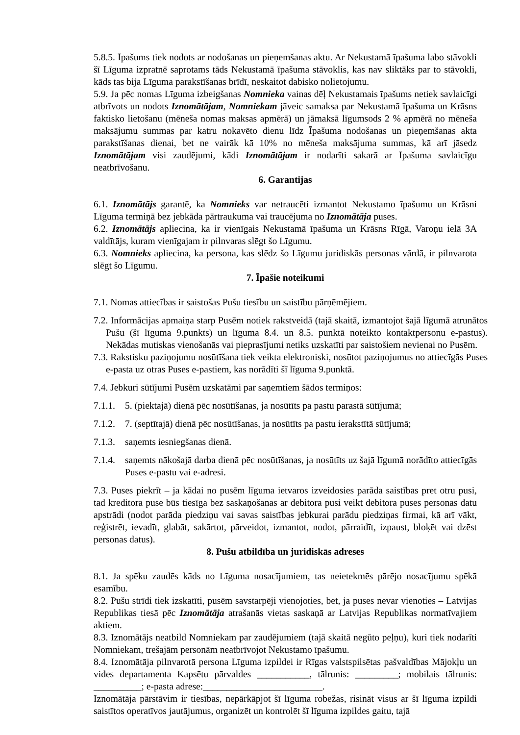5.8.5. Īpašums tiek nodots ar nodošanas un pieņemšanas aktu. Ar Nekustamā īpašuma labo stāvokli šī Līguma izpratnē saprotams tāds Nekustamā īpašuma stāvoklis, kas nav sliktāks par to stāvokli, kāds tas bija Līguma parakstīšanas brīdī, neskaitot dabisko nolietojumu.
5.9. Ja pēc nomas Līguma izbeigšanas Nomnieka vainas dēļ Nekustamais īpašums netiek savlaicīgi atbrīvots un nodots Iznomātājam, Nomniekam jāveic samaksa par Nekustamā īpašuma un Krāsns faktisko lietošanu (mēneša nomas maksas apmērā) un jāmaksā līgumsods 2 % apmērā no mēneša maksājumu summas par katru nokavēto dienu līdz Īpašuma nodošanas un pieņemšanas akta parakstīšanas dienai, bet ne vairāk kā 10% no mēneša maksājuma summas, kā arī jāsedz Iznomātājam visi zaudējumi, kādi Iznomātājam ir nodarīti sakarā ar Īpašuma savlaicīgu neatbrīvošanu.
6. Garantijas
6.1. Iznomātājs garantē, ka Nomnieks var netraucēti izmantot Nekustamo īpašumu un Krāsni Līguma termiņā bez jebkāda pārtraukuma vai traucējuma no Iznomātāja puses.
6.2. Iznomātājs apliecina, ka ir vienīgais Nekustamā īpašuma un Krāsns Rīgā, Varoņu ielā 3A valdītājs, kuram vienīgajam ir pilnvaras slēgt šo Līgumu.
6.3. Nomnieks apliecina, ka persona, kas slēdz šo Līgumu juridiskās personas vārdā, ir pilnvarota slēgt šo Līgumu.
7. Īpašie noteikumi
7.1. Nomas attiecības ir saistošas Pušu tiesību un saistību pārņēmējiem.
7.2. Informācijas apmaiņa starp Pusēm notiek rakstveidā (tajā skaitā, izmantojot šajā līgumā atrunātos Pušu (šī līguma 9.punkts) un līguma 8.4. un 8.5. punktā noteikto kontaktpersonu e-pastus). Nekādas mutiskas vienošanās vai pieprasījumi netiks uzskatīti par saistošiem nevienai no Pusēm.
7.3. Rakstisku paziņojumu nosūtīšana tiek veikta elektroniski, nosūtot paziņojumus no attiecīgās Puses e-pasta uz otras Puses e-pastiem, kas norādīti šī līguma 9.punktā.
7.4. Jebkuri sūtījumi Pusēm uzskatāmi par saņemtiem šādos termiņos:
7.1.1. 5. (piektajā) dienā pēc nosūtīšanas, ja nosūtīts pa pastu parastā sūtījumā;
7.1.2. 7. (septītajā) dienā pēc nosūtīšanas, ja nosūtīts pa pastu ierakstītā sūtījumā;
7.1.3. saņemts iesniegšanas dienā.
7.1.4.
saņemts nākošajā darba dienā pēc nosūtīšanas, ja nosūtīts uz šajā līgumā norādīto attiecīgās Puses e-pastu vai e-adresi.
7.3. Puses piekrīt – ja kādai no pusēm līguma ietvaros izveidosies parāda saistības pret otru pusi, tad kreditora puse būs tiesīga bez saskaņošanas ar debitora pusi veikt debitora puses personas datu apstrādi (nodot parāda piedziņu vai savas saistības jebkurai parādu piedziņas firmai, kā arī vākt, reģistrēt, ievadīt, glabāt, sakārtot, pārveidot, izmantot, nodot, pārraidīt, izpaust, bloķēt vai dzēst personas datus).
8. Pušu atbildība un juridiskās adreses
8.1. Ja spēku zaudēs kāds no Līguma nosacījumiem, tas neietekmēs pārējo nosacījumu spēkā esamību.
8.2. Pušu strīdi tiek izskatīti, pusēm savstarpēji vienojoties, bet, ja puses nevar vienoties – Latvijas Republikas tiesā pēc Iznomātāja atrašanās vietas saskaņā ar Latvijas Republikas normatīvajiem aktiem.
8.3. Iznomātājs neatbild Nomniekam par zaudējumiem (tajā skaitā negūto peļņu), kuri tiek nodarīti Nomniekam, trešajām personām neatbrīvojot Nekustamo īpašumu.
8.4. Iznomātāja pilnvarotā persona Līguma izpildei ir Rīgas valstspilsētas pašvaldības Mājokļu un vides departamenta Kapsētu pārvaldes ___________, tālrunis: _________; mobilais tālrunis: __________; e-pasta adrese:_________________________.
Iznomātāja pārstāvim ir tiesības, nepārkāpjot šī līguma robežas, risināt visus ar šī līguma izpildi saistītos operatīvos jautājumus, organizēt un kontrolēt šī līguma izpildes gaitu, tajā